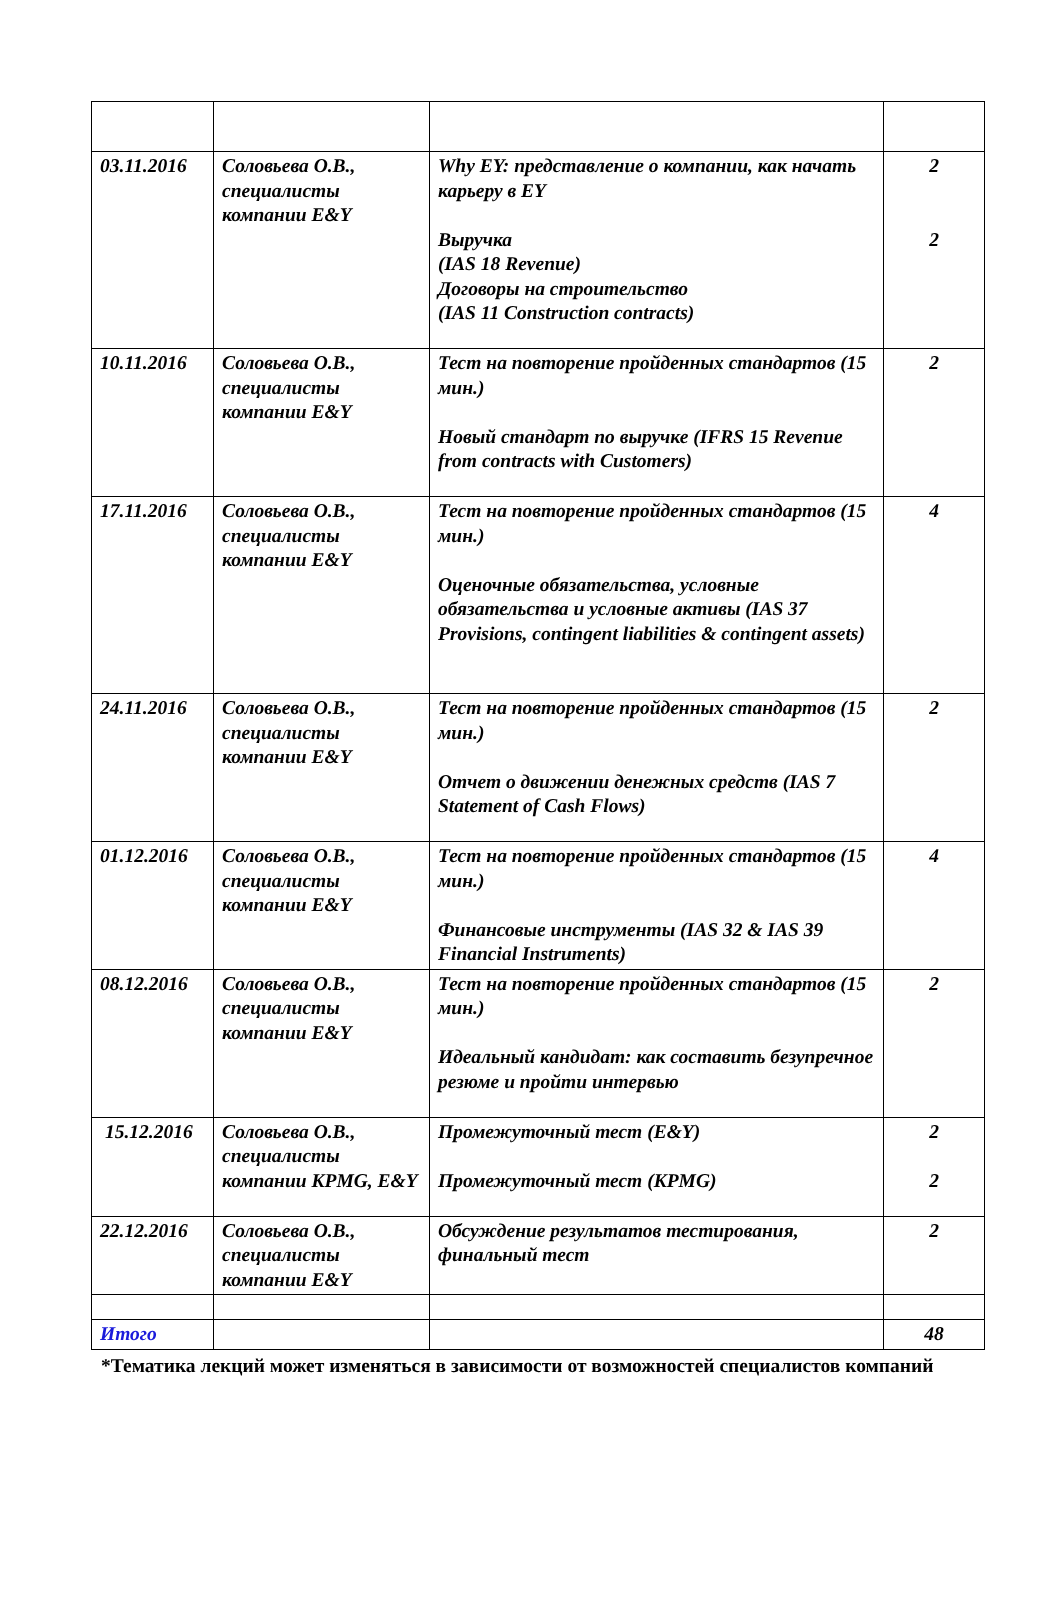| 03.11.2016 | Соловьева О.В., специалисты компании E&Y | Why EY: представление о компании, как начать карьеру в EY Выручка (IAS 18 Revenue) Договоры на строительство (IAS 11 Construction contracts) | 2 2 |
| 10.11.2016 | Соловьева О.В., специалисты компании E&Y | Тест на повторение пройденных стандартов (15 мин.) Новый стандарт по выручке (IFRS 15 Revenue from contracts with Customers) | 2 |
| 17.11.2016 | Соловьева О.В., специалисты компании E&Y | Тест на повторение пройденных стандартов (15 мин.) Оценочные обязательства, условные обязательства и условные активы (IAS 37 Provisions, contingent liabilities & contingent assets) | 4 |
| 24.11.2016 | Соловьева О.В., специалисты компании E&Y | Тест на повторение пройденных стандартов (15 мин.) Отчет о движении денежных средств (IAS 7 Statement of Cash Flows) | 2 |
| 01.12.2016 | Соловьева О.В., специалисты компании E&Y | Тест на повторение пройденных стандартов (15 мин.) Финансовые инструменты (IAS 32 & IAS 39 Financial Instruments) | 4 |
| 08.12.2016 | Соловьева О.В., специалисты компании E&Y | Тест на повторение пройденных стандартов (15 мин.) Идеальный кандидат: как составить безупречное резюме и пройти интервью | 2 |
| 15.12.2016 | Соловьева О.В., специалисты компании KPMG, E&Y | Промежуточный тест (E&Y) Промежуточный тест (KPMG) | 2 2 |
| 22.12.2016 | Соловьева О.В., специалисты компании E&Y | Обсуждение результатов тестирования, финальный тест | 2 |
| Итого | | | 48 |
*Тематика лекций может изменяться в зависимости от возможностей специалистов компаний